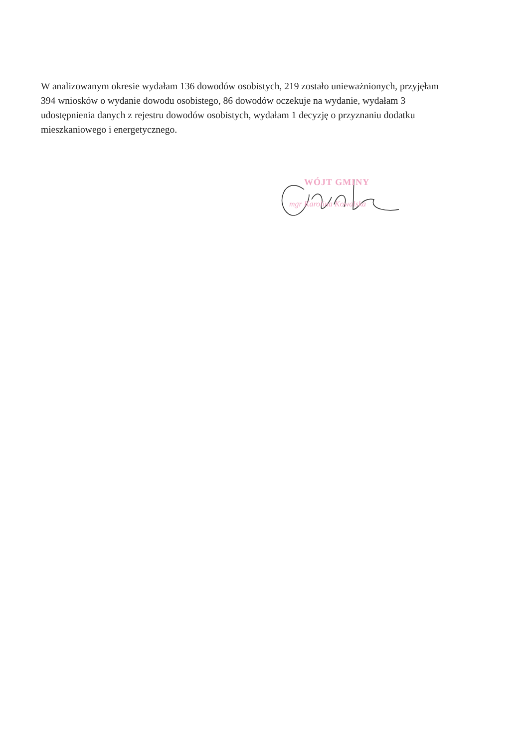W analizowanym okresie wydałam 136 dowodów osobistych, 219 zostało unieważnionych, przyjęłam 394 wniosków o wydanie dowodu osobistego, 86 dowodów oczekuje na wydanie, wydałam 3 udostępnienia danych z rejestru dowodów osobistych, wydałam 1 decyzję o przyznaniu dodatku mieszkaniowego i energetycznego.
WÓJT GMINY
mgr Karolina Kowalska